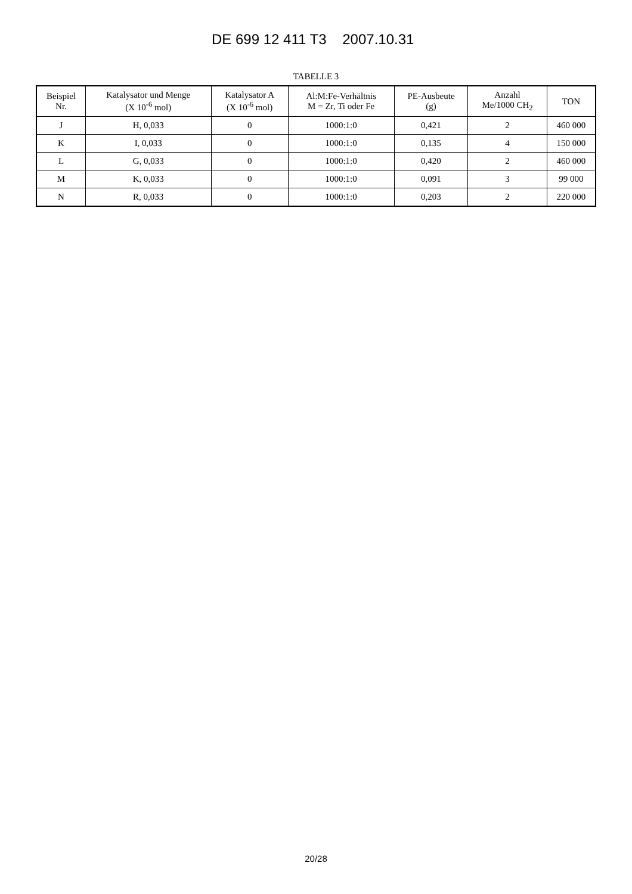DE 699 12 411 T3 2007.10.31
TABELLE 3
| Beispiel Nr. | Katalysator und Menge (X 10<sup>-6</sup> mol) | Katalysator A (X 10<sup>-6</sup> mol) | Al:M:Fe-Verhältnis M = Zr, Ti oder Fe | PE-Ausbeute (g) | Anzahl Me/1000 CH<sub>2</sub> | TON |
| --- | --- | --- | --- | --- | --- | --- |
| J | H, 0,033 | 0 | 1000:1:0 | 0,421 | 2 | 460 000 |
| K | I, 0,033 | 0 | 1000:1:0 | 0,135 | 4 | 150 000 |
| L | G, 0,033 | 0 | 1000:1:0 | 0,420 | 2 | 460 000 |
| M | K, 0,033 | 0 | 1000:1:0 | 0,091 | 3 | 99 000 |
| N | R, 0,033 | 0 | 1000:1:0 | 0,203 | 2 | 220 000 |
20/28